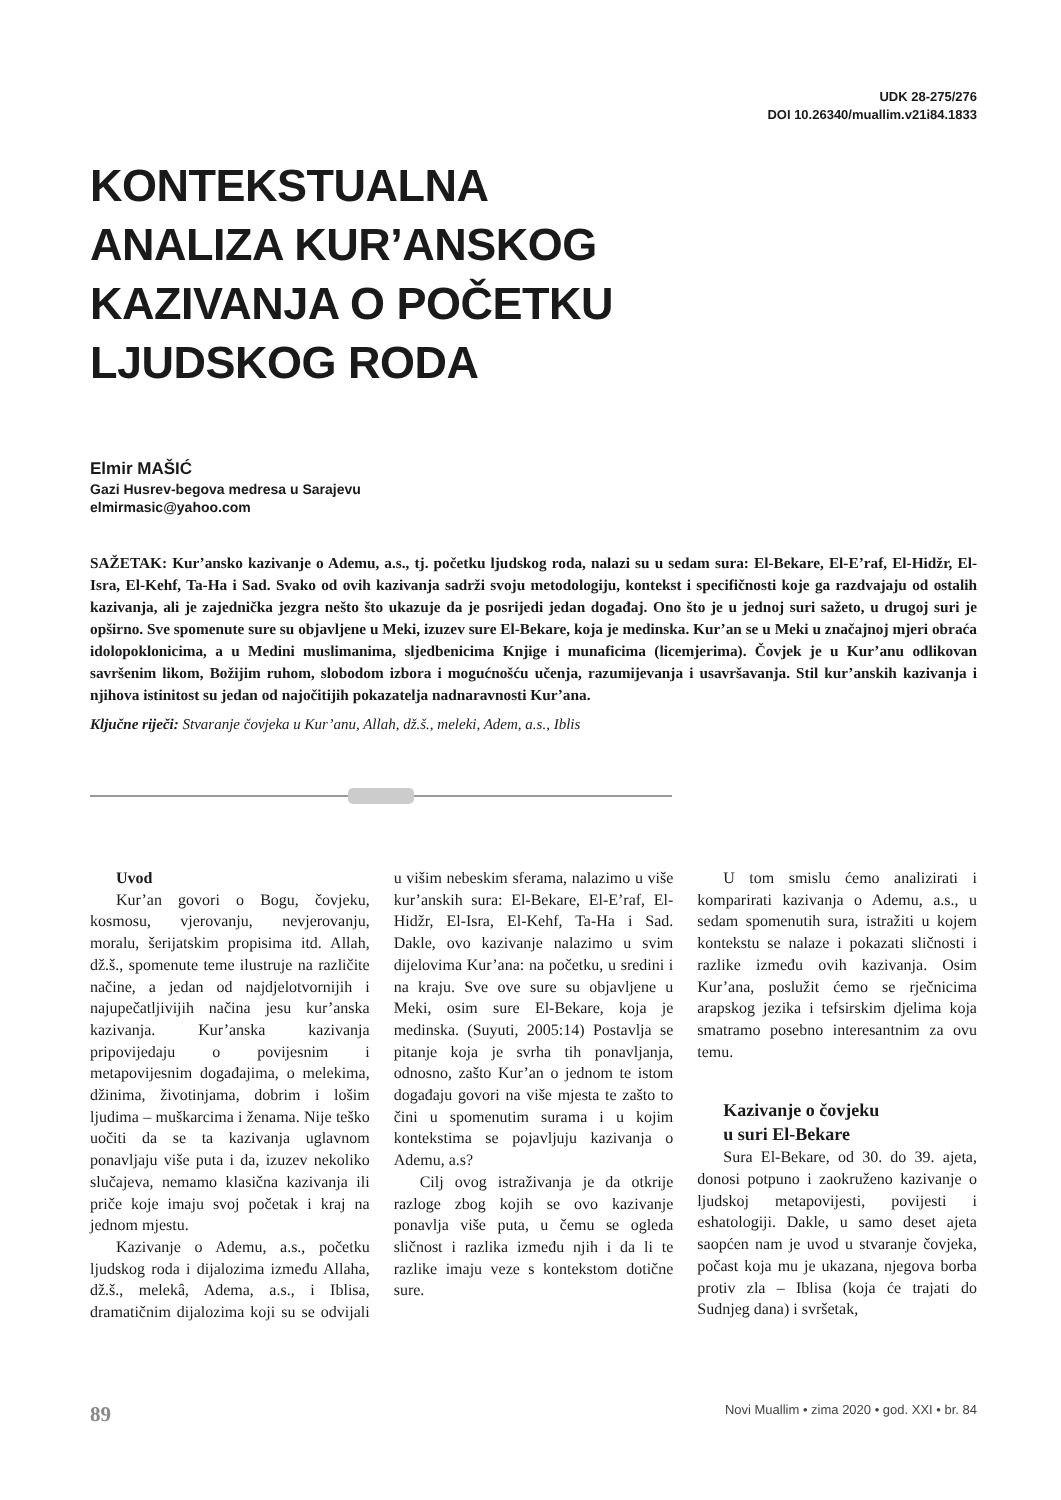UDK 28-275/276
DOI 10.26340/muallim.v21i84.1833
KONTEKSTUALNA
ANALIZA KUR’ANSKOG
KAZIVANJA O POČETKU
LJUDSKOG RODA
Elmir MAŠIĆ
Gazi Husrev-begova medresa u Sarajevu
elmirmasic@yahoo.com
SAŽETAK: Kur’ansko kazivanje o Ademu, a.s., tj. početku ljudskog roda, nalazi su u sedam sura: El-Bekare, El-E’raf, El-Hidžr, El-Isra, El-Kehf, Ta-Ha i Sad. Svako od ovih kazivanja sadrži svoju metodologiju, kontekst i specifičnosti koje ga razdvajaju od ostalih kazivanja, ali je zajednička jezgra nešto što ukazuje da je posrijedi jedan događaj. Ono što je u jednoj suri sažeto, u drugoj suri je opširno. Sve spomenute sure su objavljene u Meki, izuzev sure El-Bekare, koja je medinska. Kur’an se u Meki u značajnoj mjeri obraća idolopoklonicima, a u Medini muslimanima, sljedbenicima Knjige i munaficima (licemjerima). Čovjek je u Kur’anu odlikovan savršenim likom, Božijim ruhom, slobodom izbora i mogućnošću učenja, razumijevanja i usavršavanja. Stil kur’anskih kazivanja i njihova istinitost su jedan od najočitijih pokazatelja nadnaravnosti Kur’ana.
Ključne riječi: Stvaranje čovjeka u Kur’anu, Allah, dž.š., meleki, Adem, a.s., Iblis
Uvod
Kur’an govori o Bogu, čovjeku, kosmosu, vjerovanju, nevjerovanju, moralu, šerijatskim propisima itd. Allah, dž.š., spomenute teme ilustruje na različite načine, a jedan od najdjelotvornijih i najupečatljivijih načina jesu kur’anska kazivanja. Kur’anska kazivanja pripovijedaju o povijesnim i metapovijesnim događajima, o melekima, džinima, životinjama, dobrim i lošim ljudima – muškarcima i ženama. Nije teško uočiti da se ta kazivanja uglavnom ponavljaju više puta i da, izuzev nekoliko slučajeva, nemamo klasična kazivanja ili priče koje imaju svoj početak i kraj na jednom mjestu.
Kazivanje o Ademu, a.s., početku ljudskog roda i dijalozima između Allaha, dž.š., melekâ, Adema, a.s., i Iblisa, dramatičnim dijalozima koji su se odvijali u višim nebeskim sferama, nalazimo u više kur’anskih sura: El-Bekare, El-E’raf, El-Hidžr, El-Isra, El-Kehf, Ta-Ha i Sad. Dakle, ovo kazivanje nalazimo u svim dijelovima Kur’ana: na početku, u sredini i na kraju. Sve ove sure su objavljene u Meki, osim sure El-Bekare, koja je medinska. (Suyuti, 2005:14) Postavlja se pitanje koja je svrha tih ponavljanja, odnosno, zašto Kur’an o jednom te istom događaju govori na više mjesta te zašto to čini u spomenutim surama i u kojim kontekstima se pojavljuju kazivanja o Ademu, a.s?
Cilj ovog istraživanja je da otkrije razloge zbog kojih se ovo kazivanje ponavlja više puta, u čemu se ogleda sličnost i razlika između njih i da li te razlike imaju veze s kontekstom dotične sure.
U tom smislu ćemo analizirati i komparirati kazivanja o Ademu, a.s., u sedam spomenutih sura, istražiti u kojem kontekstu se nalaze i pokazati sličnosti i razlike između ovih kazivanja. Osim Kur’ana, poslužit ćemo se rječnicima arapskog jezika i tefsirskim djelima koja smatramo posebno interesantnim za ovu temu.
Kazivanje o čovjeku
u suri El-Bekare
Sura El-Bekare, od 30. do 39. ajeta, donosi potpuno i zaokruženo kazivanje o ljudskoj metapovijesti, povijesti i eshatologiji. Dakle, u samo deset ajeta saopćen nam je uvod u stvaranje čovjeka, počast koja mu je ukazana, njegova borba protiv zla – Iblisa (koja će trajati do Sudnjeg dana) i svršetak,
89 Novi Muallim • zima 2020 • god. XXI • br. 84